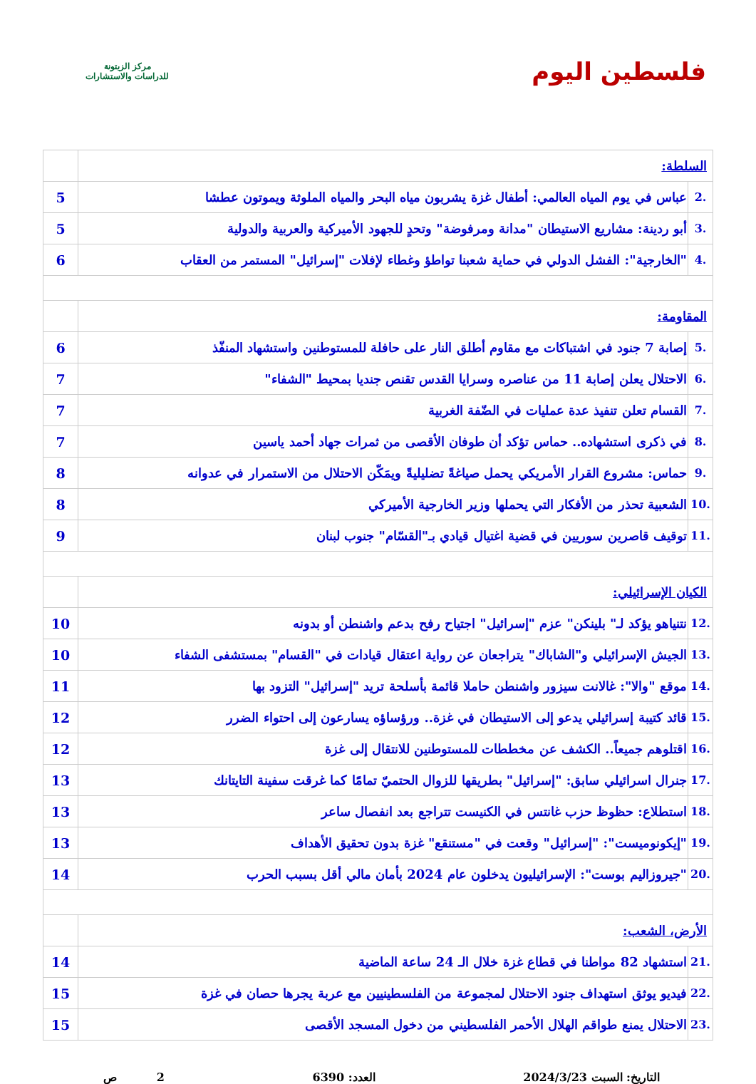فلسطين اليوم
مركز الزيتونة
للدراسات والاستشارات
| السلطة: | | |
| .2 | عباس في يوم المياه العالمي: أطفال غزة يشربون مياه البحر والمياه الملوثة ويموتون عطشا | 5 |
| .3 | أبو ردينة: مشاريع الاستيطان "مدانة ومرفوضة" وتحدٍ للجهود الأميركية والعربية والدولية | 5 |
| .4 | "الخارجية": الفشل الدولي في حماية شعبنا تواطؤ وغطاء لإفلات "إسرائيل" المستمر من العقاب | 6 |
| المقاومة: | | |
| .5 | إصابة 7 جنود في اشتباكات مع مقاوم أطلق النار على حافلة للمستوطنين واستشهاد المنفّذ | 6 |
| .6 | الاحتلال يعلن إصابة 11 من عناصره وسرايا القدس تقنص جنديا بمحيط "الشفاء" | 7 |
| .7 | القسام تعلن تنفيذ عدة عمليات في الضّفة الغربية | 7 |
| .8 | في ذكرى استشهاده.. حماس تؤكد أن طوفان الأقصى من ثمرات جهاد أحمد ياسين | 7 |
| .9 | حماس: مشروع القرار الأمريكي يحمل صياغةً تضليليةً ويمَكّن الاحتلال من الاستمرار في عدوانه | 8 |
| .10 | الشعبية تحذر من الأفكار التي يحملها وزير الخارجية الأميركي | 8 |
| .11 | توقيف قاصرين سوريين في قضية اغتيال قيادي بـ"القسّام" جنوب لبنان | 9 |
| الكيان الإسرائيلي: | | |
| .12 | نتنياهو يؤكد لـ" بلينكن" عزم "إسرائيل" اجتياح رفح بدعم واشنطن أو بدونه | 10 |
| .13 | الجيش الإسرائيلي و"الشاباك" يتراجعان عن رواية اعتقال قيادات في "القسام" بمستشفى الشفاء | 10 |
| .14 | موقع "والا": غالانت سيزور واشنطن حاملا قائمة بأسلحة تريد "إسرائيل" التزود بها | 11 |
| .15 | قائد كتيبة إسرائيلي يدعو إلى الاستيطان في غزة.. ورؤساؤه يسارعون إلى احتواء الضرر | 12 |
| .16 | اقتلوهم جميعاً.. الكشف عن مخططات للمستوطنين للانتقال إلى غزة | 12 |
| .17 | جنرال اسرائيلي سابق: "إسرائيل" بطريقها للزوال الحتميّ تمامًا كما غرقت سفينة التايتانك | 13 |
| .18 | استطلاع: حظوظ حزب غانتس في الكنيست تتراجع بعد انفصال ساعر | 13 |
| .19 | "إيكونوميست": "إسرائيل" وقعت في "مستنقع" غزة بدون تحقيق الأهداف | 13 |
| .20 | "جيروزاليم بوست": الإسرائيليون يدخلون عام 2024 بأمان مالي أقل بسبب الحرب | 14 |
| الأرض، الشعب: | | |
| .21 | استشهاد 82 مواطنا في قطاع غزة خلال الـ 24 ساعة الماضية | 14 |
| .22 | فيديو يوثق استهداف جنود الاحتلال لمجموعة من الفلسطينيين مع عربة يجرها حصان في غزة | 15 |
| .23 | الاحتلال يمنع طواقم الهلال الأحمر الفلسطيني من دخول المسجد الأقصى | 15 |
التاريخ: السبت 2024/3/23 العدد: 6390 2 ص